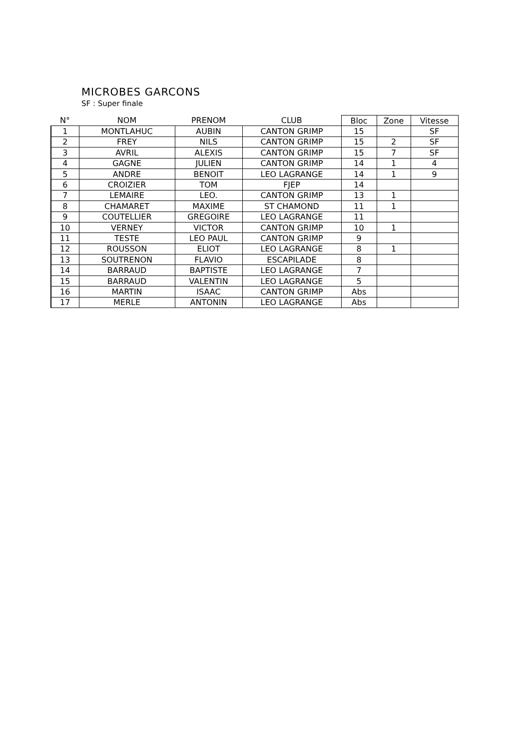MICROBES GARCONS
SF : Super finale
| N° | NOM | PRENOM | CLUB | Bloc | Zone | Vitesse |
| --- | --- | --- | --- | --- | --- | --- |
| 1 | MONTLAHUC | AUBIN | CANTON GRIMP | 15 | | SF |
| 2 | FREY | NILS | CANTON GRIMP | 15 | 2 | SF |
| 3 | AVRIL | ALEXIS | CANTON GRIMP | 15 | 7 | SF |
| 4 | GAGNE | JULIEN | CANTON GRIMP | 14 | 1 | 4 |
| 5 | ANDRE | BENOIT | LEO LAGRANGE | 14 | 1 | 9 |
| 6 | CROIZIER | TOM | FJEP | 14 | | |
| 7 | LEMAIRE | LEO. | CANTON GRIMP | 13 | 1 | |
| 8 | CHAMARET | MAXIME | ST CHAMOND | 11 | 1 | |
| 9 | COUTELLIER | GREGOIRE | LEO LAGRANGE | 11 | | |
| 10 | VERNEY | VICTOR | CANTON GRIMP | 10 | 1 | |
| 11 | TESTE | LEO PAUL | CANTON GRIMP | 9 | | |
| 12 | ROUSSON | ELIOT | LEO LAGRANGE | 8 | 1 | |
| 13 | SOUTRENON | FLAVIO | ESCAPILADE | 8 | | |
| 14 | BARRAUD | BAPTISTE | LEO LAGRANGE | 7 | | |
| 15 | BARRAUD | VALENTIN | LEO LAGRANGE | 5 | | |
| 16 | MARTIN | ISAAC | CANTON GRIMP | Abs | | |
| 17 | MERLE | ANTONIN | LEO LAGRANGE | Abs | | |